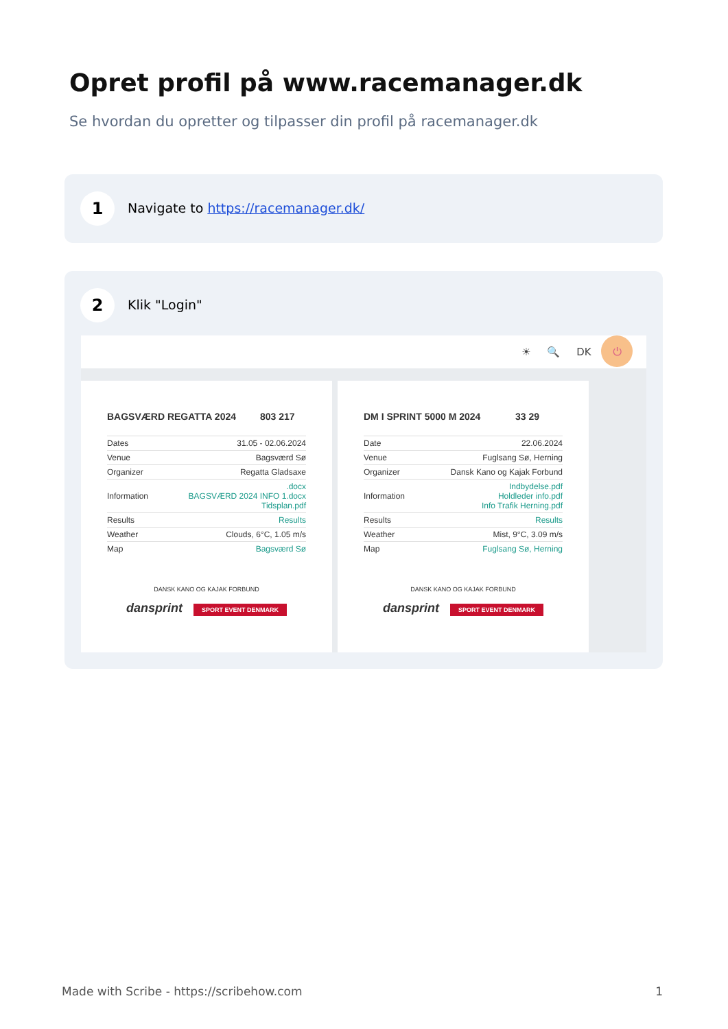Opret profil på www.racemanager.dk
Se hvordan du opretter og tilpasser din profil på racemanager.dk
1
Navigate to https://racemanager.dk/
2 Klik "Login"
☀ 🔍 DK ⏻
BAGSVÆRD REGATTA 2024 803 217
| Dates | 31.05 - 02.06.2024 |
| Venue | Bagsværd Sø |
| Organizer | Regatta Gladsaxe |
| Information | .docx BAGSVÆRD 2024 INFO 1.docx Tidsplan.pdf |
| Results | Results |
| Weather | Clouds, 6°C, 1.05 m/s |
| Map | Bagsværd Sø |
DANSK KANO OG KAJAK FORBUND
dansprint SPORT EVENT DENMARK
DM I SPRINT 5000 M 2024 33 29
| Date | 22.06.2024 |
| Venue | Fuglsang Sø, Herning |
| Organizer | Dansk Kano og Kajak Forbund |
| Information | Indbydelse.pdf Holdleder info.pdf Info Trafik Herning.pdf |
| Results | Results |
| Weather | Mist, 9°C, 3.09 m/s |
| Map | Fuglsang Sø, Herning |
DANSK KANO OG KAJAK FORBUND
dansprint SPORT EVENT DENMARK
Made with Scribe - https://scribehow.com 1